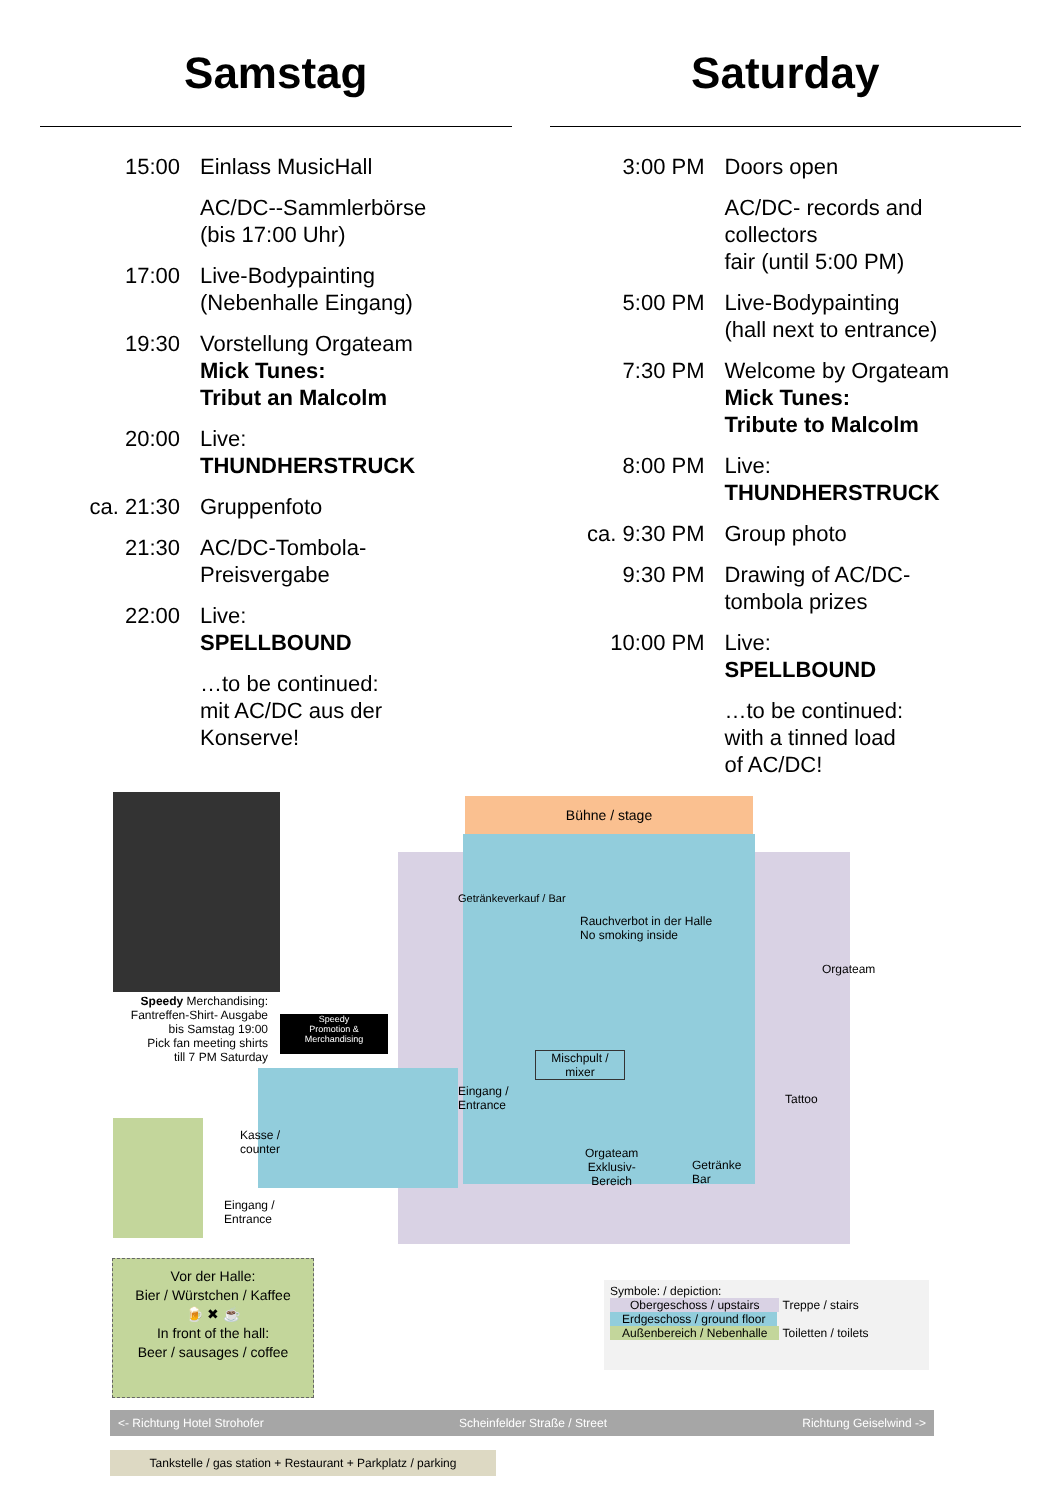Samstag
15:00 Einlass MusicHall
AC/DC--Sammlerbörse
(bis 17:00 Uhr)
17:00 Live-Bodypainting
(Nebenhalle Eingang)
19:30 Vorstellung Orgateam
Mick Tunes:
Tribut an Malcolm
20:00 Live:
THUNDHERSTRUCK
ca. 21:30 Gruppenfoto
21:30 AC/DC-Tombola-
Preisvergabe
22:00 Live:
SPELLBOUND
…to be continued:
mit AC/DC aus der
Konserve!
Saturday
3:00 PM Doors open
AC/DC- records and collectors
fair (until 5:00 PM)
5:00 PM Live-Bodypainting
(hall next to entrance)
7:30 PM Welcome by Orgateam
Mick Tunes:
Tribute to Malcolm
8:00 PM Live:
THUNDHERSTRUCK
ca. 9:30 PM Group photo
9:30 PM Drawing of AC/DC-
tombola prizes
10:00 PM Live:
SPELLBOUND
…to be continued:
with a tinned load
of AC/DC!
Bühne / stage
Speedy Merchandising:
Fantreffen-Shirt- Ausgabe
bis Samstag 19:00
Pick fan meeting shirts
till 7 PM Saturday
Speedy
Promotion & Merchandising
Getränkeverkauf / Bar
Rauchverbot in der Halle
No smoking inside
Orgateam
Mischpult /
mixer
Eingang /
Entrance
Tattoo
Kasse /
counter
Orgateam
Exklusiv-
Bereich
Getränke
Bar
Eingang /
Entrance
Vor der Halle:
Bier / Würstchen / Kaffee
🍺 ✖ ☕
In front of the hall:
Beer / sausages / coffee
Symbole: / depiction:
Obergeschoss / upstairs Treppe / stairs
Erdgeschoss / ground floor
Außenbereich / Nebenhalle Toiletten / toilets
<- Richtung Hotel Strohofer Scheinfelder Straße / Street Richtung Geiselwind ->
Tankstelle / gas station + Restaurant + Parkplatz / parking